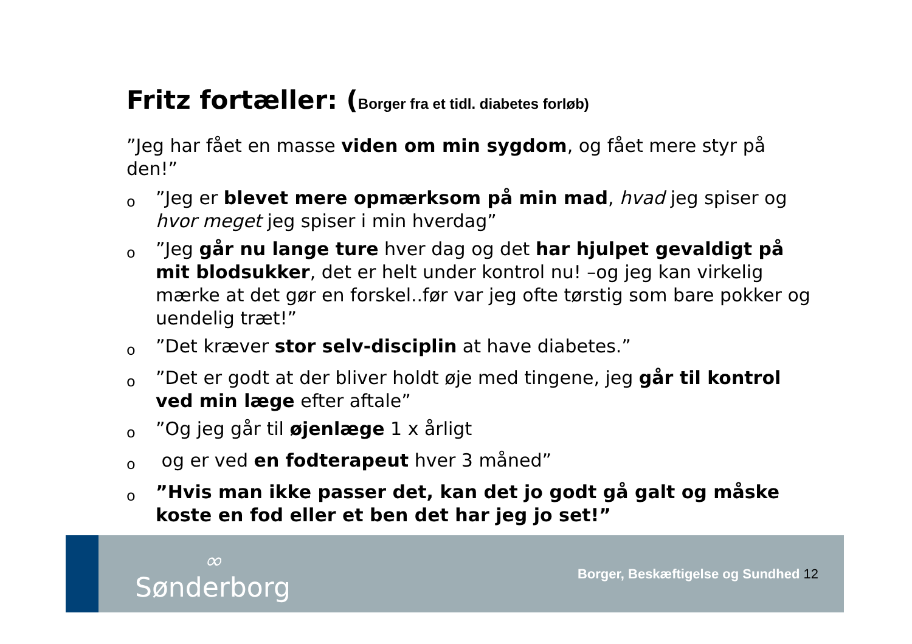Fritz fortæller: (Borger fra et tidl. diabetes forløb)
”Jeg har fået en masse viden om min sygdom, og fået mere styr på den!”
o”Jeg er blevet mere opmærksom på min mad, hvad jeg spiser og hvor meget jeg spiser i min hverdag”
o”Jeg går nu lange ture hver dag og det har hjulpet gevaldigt på mit blodsukker, det er helt under kontrol nu! –og jeg kan virkelig mærke at det gør en forskel..før var jeg ofte tørstig som bare pokker og uendelig træt!”
o”Det kræver stor selv-disciplin at have diabetes.”
o”Det er godt at der bliver holdt øje med tingene, jeg går til kontrol ved min læge efter aftale”
o”Og jeg går til øjenlæge 1 x årligt
o og er ved en fodterapeut hver 3 måned”
o”Hvis man ikke passer det, kan det jo godt gå galt og måske koste en fod eller et ben det har jeg jo set!”
∞
Sønderborg
Borger, Beskæftigelse og Sundhed 12